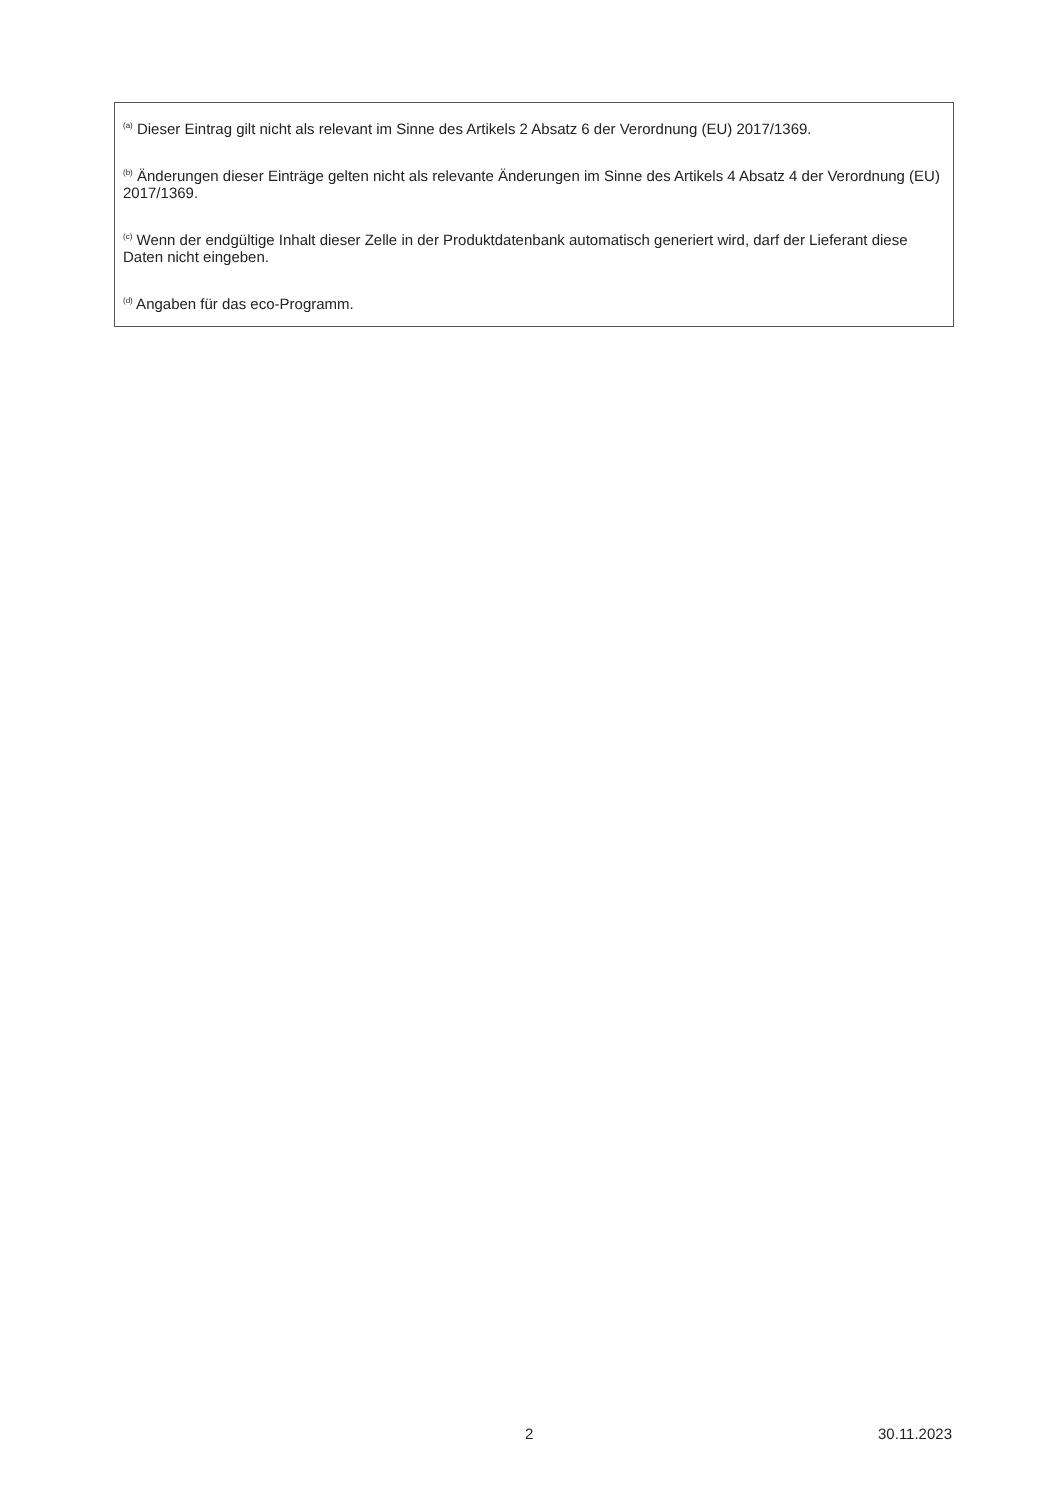<sup>(a)</sup> Dieser Eintrag gilt nicht als relevant im Sinne des Artikels 2 Absatz 6 der Verordnung (EU) 2017/1369.
<sup>(b)</sup> Änderungen dieser Einträge gelten nicht als relevante Änderungen im Sinne des Artikels 4 Absatz 4 der Verordnung (EU) 2017/1369.
<sup>(c)</sup> Wenn der endgültige Inhalt dieser Zelle in der Produktdatenbank automatisch generiert wird, darf der Lieferant diese Daten nicht eingeben.
<sup>(d)</sup> Angaben für das eco-Programm.
2 30.11.2023